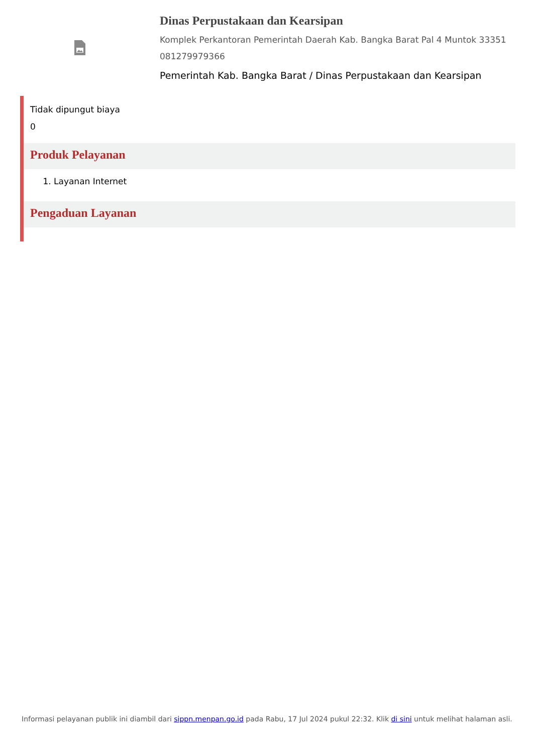Dinas Perpustakaan dan Kearsipan
Komplek Perkantoran Pemerintah Daerah Kab. Bangka Barat Pal 4 Muntok 33351 081279979366
Pemerintah Kab. Bangka Barat / Dinas Perpustakaan dan Kearsipan
Tidak dipungut biaya
0
Produk Pelayanan
1. Layanan Internet
Pengaduan Layanan
Informasi pelayanan publik ini diambil dari sippn.menpan.go.id pada Rabu, 17 Jul 2024 pukul 22:32. Klik di sini untuk melihat halaman asli.